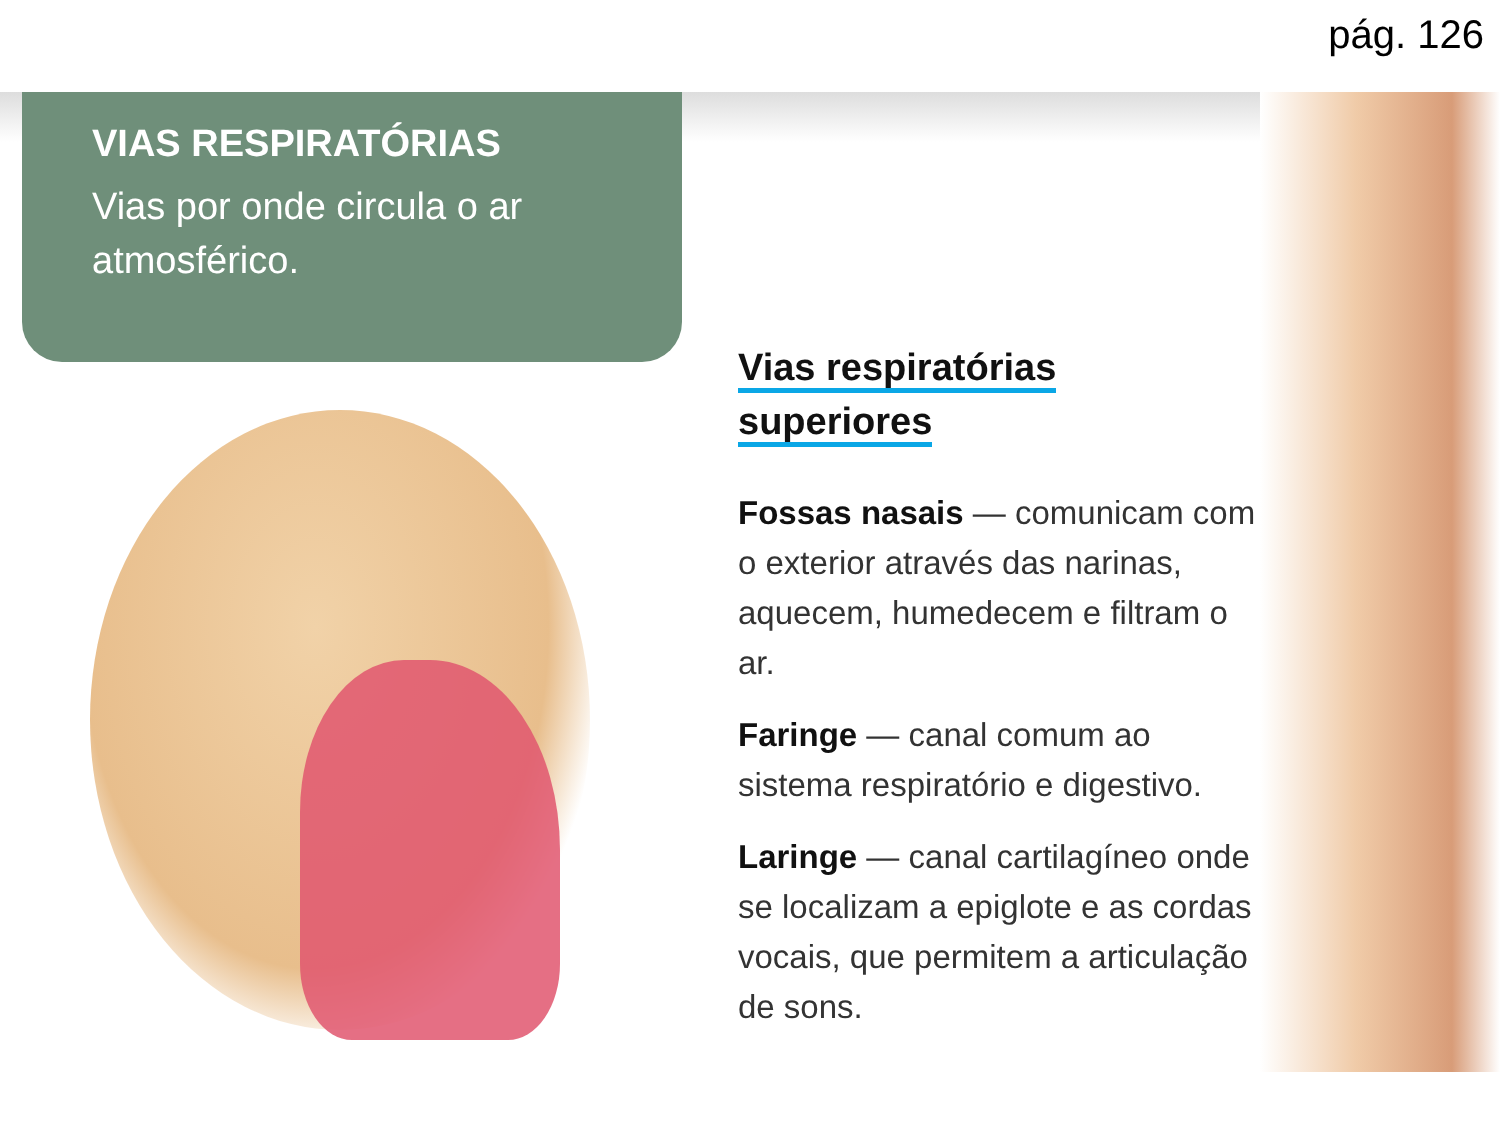pág. 126
VIAS RESPIRATÓRIAS
Vias por onde circula o ar atmosférico.
Vias respiratórias
superiores
Fossas nasais — comunicam com o exterior através das narinas, aquecem, humedecem e filtram o ar.
Faringe — canal comum ao sistema respiratório e digestivo.
Laringe — canal cartilagíneo onde se localizam a epiglote e as cordas vocais, que permitem a articulação de sons.